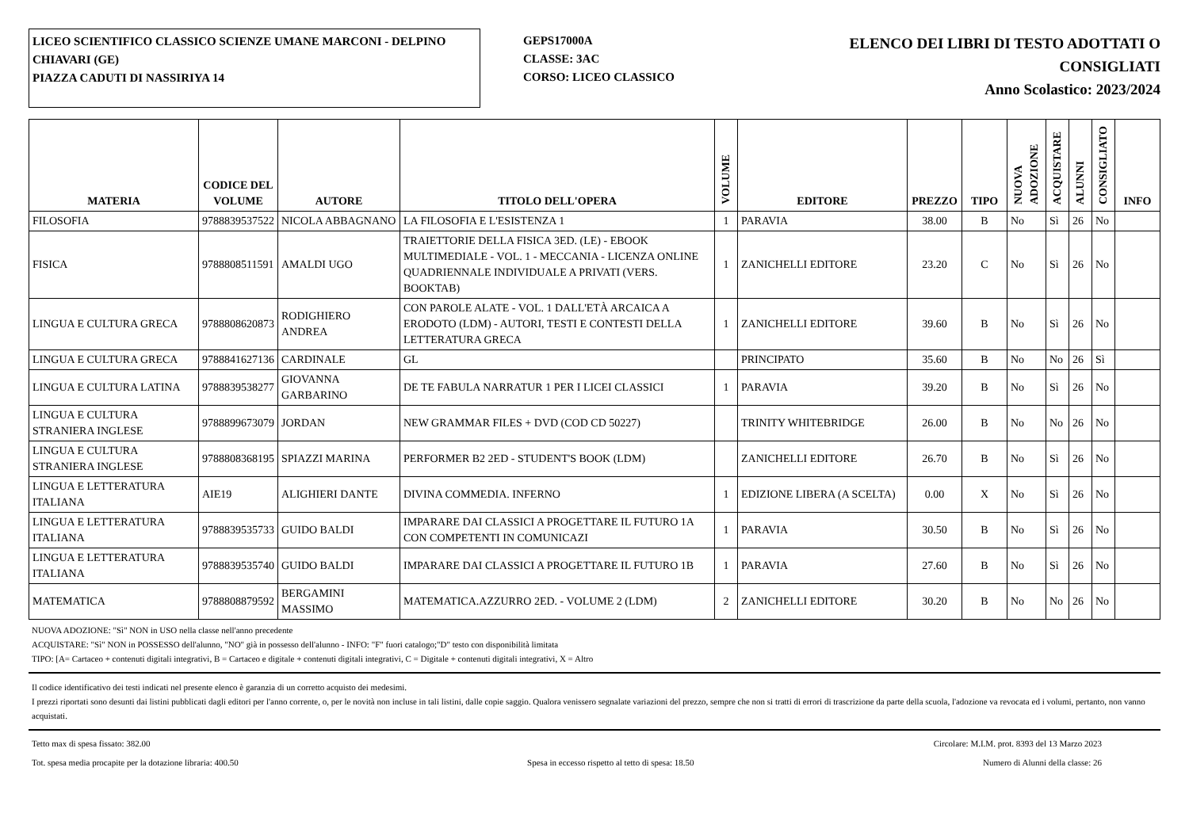LICEO SCIENTIFICO CLASSICO SCIENZE UMANE MARCONI - DELPINO
CHIAVARI (GE)
PIAZZA CADUTI DI NASSIRIYA 14
GEPS17000A
CLASSE: 3AC
CORSO: LICEO CLASSICO
ELENCO DEI LIBRI DI TESTO ADOTTATI O CONSIGLIATI
Anno Scolastico: 2023/2024
| MATERIA | CODICE DEL VOLUME | AUTORE | TITOLO DELL'OPERA | VOLUME | EDITORE | PREZZO | TIPO | NUOVA ADOZIONE | ACQUISTARE | ALUNNI | CONSIGLIATO | INFO |
| --- | --- | --- | --- | --- | --- | --- | --- | --- | --- | --- | --- | --- |
| FILOSOFIA | 9788839537522 | NICOLA ABBAGNANO | LA FILOSOFIA E L'ESISTENZA 1 | 1 | PARAVIA | 38.00 | B | No | Sì | 26 | No | |
| FISICA | 9788808511591 | AMALDI UGO | TRAIETTORIE DELLA FISICA 3ED. (LE) - EBOOK MULTIMEDIALE - VOL. 1 - MECCANIA - LICENZA ONLINE QUADRIENNALE INDIVIDUALE A PRIVATI (VERS. BOOKTAB) | 1 | ZANICHELLI EDITORE | 23.20 | C | No | Sì | 26 | No | |
| LINGUA E CULTURA GRECA | 9788808620873 | RODIGHIERO ANDREA | CON PAROLE ALATE - VOL. 1 DALL'ETÀ ARCAICA A ERODOTO (LDM) - AUTORI, TESTI E CONTESTI DELLA LETTERATURA GRECA | 1 | ZANICHELLI EDITORE | 39.60 | B | No | Sì | 26 | No | |
| LINGUA E CULTURA GRECA | 9788841627136 | CARDINALE | GL | | PRINCIPATO | 35.60 | B | No | No | 26 | Sì | |
| LINGUA E CULTURA LATINA | 9788839538277 | GIOVANNA GARBARINO | DE TE FABULA NARRATUR 1 PER I LICEI CLASSICI | 1 | PARAVIA | 39.20 | B | No | Sì | 26 | No | |
| LINGUA E CULTURA STRANIERA INGLESE | 9788899673079 | JORDAN | NEW GRAMMAR FILES + DVD (COD CD 50227) | | TRINITY WHITEBRIDGE | 26.00 | B | No | No | 26 | No | |
| LINGUA E CULTURA STRANIERA INGLESE | 9788808368195 | SPIAZZI MARINA | PERFORMER B2 2ED - STUDENT'S BOOK (LDM) | | ZANICHELLI EDITORE | 26.70 | B | No | Sì | 26 | No | |
| LINGUA E LETTERATURA ITALIANA | AIE19 | ALIGHIERI DANTE | DIVINA COMMEDIA. INFERNO | 1 | EDIZIONE LIBERA (A SCELTA) | 0.00 | X | No | Sì | 26 | No | |
| LINGUA E LETTERATURA ITALIANA | 9788839535733 | GUIDO BALDI | IMPARARE DAI CLASSICI A PROGETTARE IL FUTURO 1A CON COMPETENTI IN COMUNICAZI | 1 | PARAVIA | 30.50 | B | No | Sì | 26 | No | |
| LINGUA E LETTERATURA ITALIANA | 9788839535740 | GUIDO BALDI | IMPARARE DAI CLASSICI A PROGETTARE IL FUTURO 1B | 1 | PARAVIA | 27.60 | B | No | Sì | 26 | No | |
| MATEMATICA | 9788808879592 | BERGAMINI MASSIMO | MATEMATICA.AZZURRO 2ED. - VOLUME 2 (LDM) | 2 | ZANICHELLI EDITORE | 30.20 | B | No | No | 26 | No | |
NUOVA ADOZIONE: "Sì" NON in USO nella classe nell'anno precedente
ACQUISTARE: "Sì" NON in POSSESSO dell'alunno, "NO" già in possesso dell'alunno - INFO: "F" fuori catalogo;"D" testo con disponibilità limitata
TIPO: [A= Cartaceo + contenuti digitali integrativi, B = Cartaceo e digitale + contenuti digitali integrativi, C = Digitale + contenuti digitali integrativi, X = Altro
Il codice identificativo dei testi indicati nel presente elenco è garanzia di un corretto acquisto dei medesimi.
I prezzi riportati sono desunti dai listini pubblicati dagli editori per l'anno corrente, o, per le novità non incluse in tali listini, dalle copie saggio. Qualora venissero segnalate variazioni del prezzo, sempre che non si tratti di errori di trascrizione da parte della scuola, l'adozione va revocata ed i volumi, pertanto, non vanno acquistati.
Tetto max di spesa fissato: 382.00 Circolare: M.I.M. prot. 8393 del 13 Marzo 2023
Tot. spesa media procapite per la dotazione libraria: 400.50 Spesa in eccesso rispetto al tetto di spesa: 18.50 Numero di Alunni della classe: 26